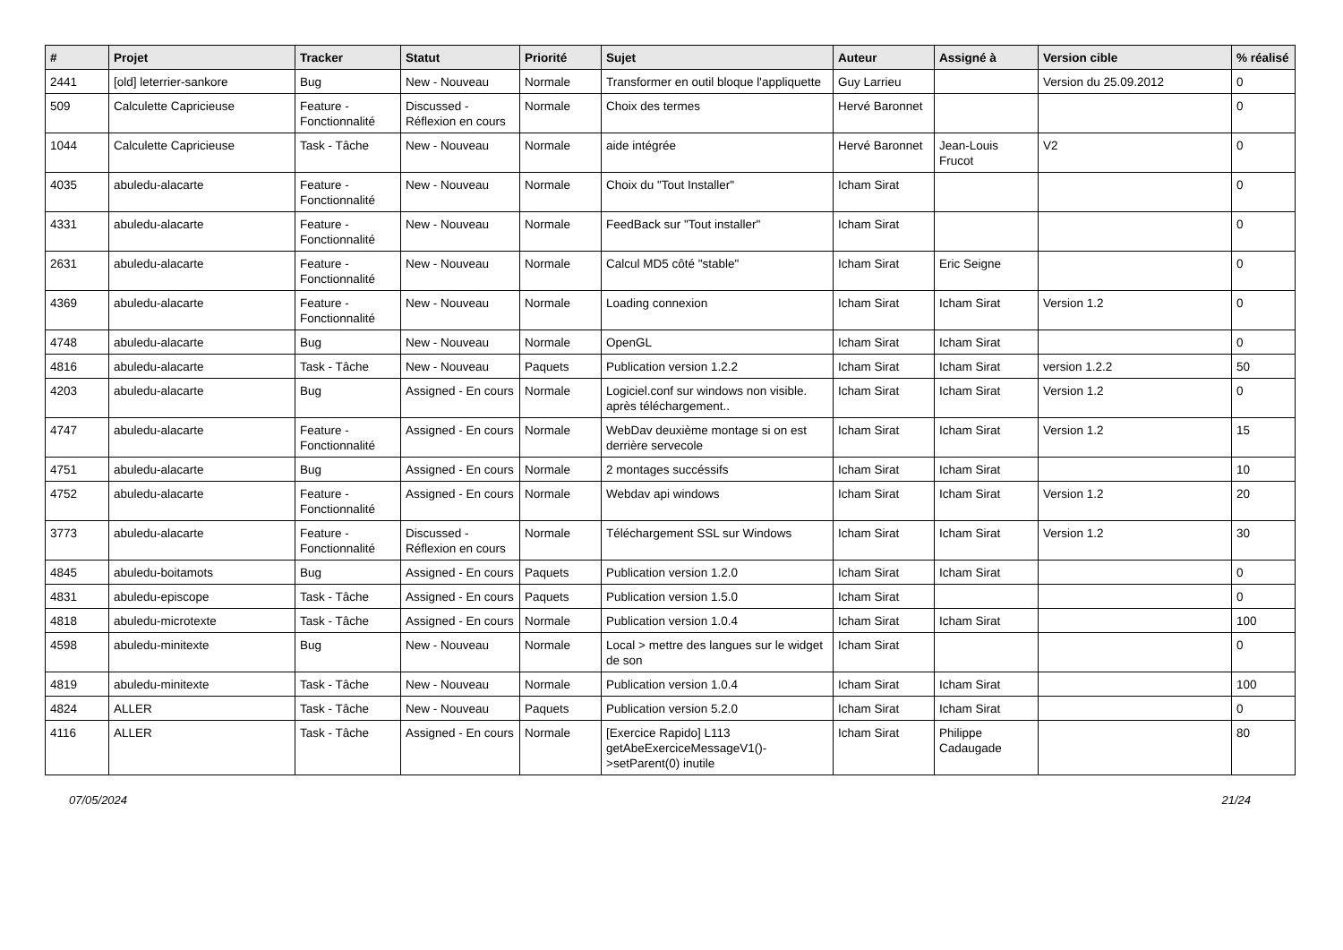| # | Projet | Tracker | Statut | Priorité | Sujet | Auteur | Assigné à | Version cible | % réalisé |
| --- | --- | --- | --- | --- | --- | --- | --- | --- | --- |
| 2441 | [old] leterrier-sankore | Bug | New - Nouveau | Normale | Transformer en outil bloque l'appliquette | Guy Larrieu | | Version du 25.09.2012 | 0 |
| 509 | Calculette Capricieuse | Feature - Fonctionnalité | Discussed - Réflexion en cours | Normale | Choix des termes | Hervé Baronnet | | | 0 |
| 1044 | Calculette Capricieuse | Task - Tâche | New - Nouveau | Normale | aide intégrée | Hervé Baronnet | Jean-Louis Frucot | V2 | 0 |
| 4035 | abuledu-alacarte | Feature - Fonctionnalité | New - Nouveau | Normale | Choix du "Tout Installer" | Icham Sirat | | | 0 |
| 4331 | abuledu-alacarte | Feature - Fonctionnalité | New - Nouveau | Normale | FeedBack sur "Tout installer" | Icham Sirat | | | 0 |
| 2631 | abuledu-alacarte | Feature - Fonctionnalité | New - Nouveau | Normale | Calcul MD5 côté "stable" | Icham Sirat | Eric Seigne | | 0 |
| 4369 | abuledu-alacarte | Feature - Fonctionnalité | New - Nouveau | Normale | Loading connexion | Icham Sirat | Icham Sirat | Version 1.2 | 0 |
| 4748 | abuledu-alacarte | Bug | New - Nouveau | Normale | OpenGL | Icham Sirat | Icham Sirat | | 0 |
| 4816 | abuledu-alacarte | Task - Tâche | New - Nouveau | Paquets | Publication version 1.2.2 | Icham Sirat | Icham Sirat | version 1.2.2 | 50 |
| 4203 | abuledu-alacarte | Bug | Assigned - En cours | Normale | Logiciel.conf sur windows non visible. après téléchargement.. | Icham Sirat | Icham Sirat | Version 1.2 | 0 |
| 4747 | abuledu-alacarte | Feature - Fonctionnalité | Assigned - En cours | Normale | WebDav deuxième montage si on est derrière servecole | Icham Sirat | Icham Sirat | Version 1.2 | 15 |
| 4751 | abuledu-alacarte | Bug | Assigned - En cours | Normale | 2 montages succéssifs | Icham Sirat | Icham Sirat | | 10 |
| 4752 | abuledu-alacarte | Feature - Fonctionnalité | Assigned - En cours | Normale | Webdav api windows | Icham Sirat | Icham Sirat | Version 1.2 | 20 |
| 3773 | abuledu-alacarte | Feature - Fonctionnalité | Discussed - Réflexion en cours | Normale | Téléchargement SSL sur Windows | Icham Sirat | Icham Sirat | Version 1.2 | 30 |
| 4845 | abuledu-boitamots | Bug | Assigned - En cours | Paquets | Publication version 1.2.0 | Icham Sirat | Icham Sirat | | 0 |
| 4831 | abuledu-episcope | Task - Tâche | Assigned - En cours | Paquets | Publication version 1.5.0 | Icham Sirat | | | 0 |
| 4818 | abuledu-microtexte | Task - Tâche | Assigned - En cours | Normale | Publication version 1.0.4 | Icham Sirat | Icham Sirat | | 100 |
| 4598 | abuledu-minitexte | Bug | New - Nouveau | Normale | Local > mettre des langues sur le widget de son | Icham Sirat | | | 0 |
| 4819 | abuledu-minitexte | Task - Tâche | New - Nouveau | Normale | Publication version 1.0.4 | Icham Sirat | Icham Sirat | | 100 |
| 4824 | ALLER | Task - Tâche | New - Nouveau | Paquets | Publication version 5.2.0 | Icham Sirat | Icham Sirat | | 0 |
| 4116 | ALLER | Task - Tâche | Assigned - En cours | Normale | [Exercice Rapido] L113 getAbeExerciceMessageV1()->setParent(0) inutile | Icham Sirat | Philippe Cadaugade | | 80 |
07/05/2024 21/24